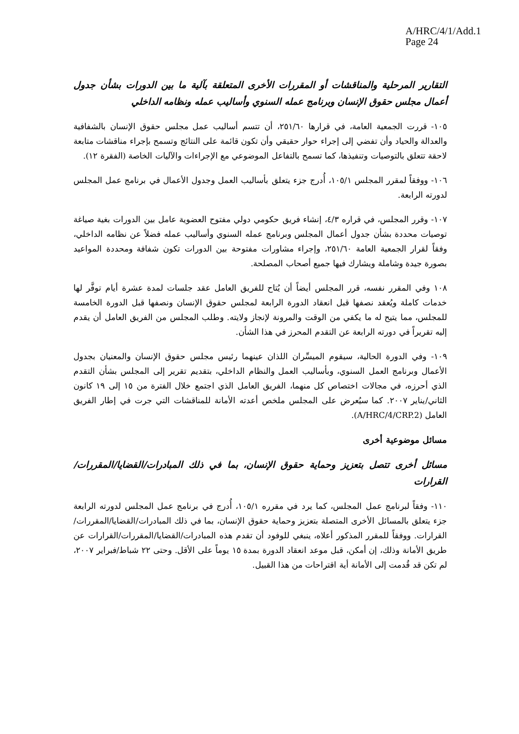A/HRC/4/1/Add.1
Page 24
التقارير المرحلية والمناقشات أو المقررات الأخرى المتعلقة بآلية ما بين الدورات بشأن جدول أعمال مجلس حقوق الإنسان وبرنامج عمله السنوي وأساليب عمله ونظامه الداخلي
١٠٥- قررت الجمعية العامة، في قرارها ٢٥١/٦٠، أن تتسم أساليب عمل مجلس حقوق الإنسان بالشفافية والعدالة والحياد وأن تفضي إلى إجراء حوار حقيقي وأن تكون قائمة على النتائج وتسمح بإجراء مناقشات متابعة لاحقة تتعلق بالتوصيات وتنفيذها، كما تسمح بالتفاعل الموضوعي مع الإجراءات والآليات الخاصة (الفقرة ١٢).
١٠٦- ووفقاً لمقرر المجلس ١٠٥/١، أُدرج جزء يتعلق بأساليب العمل وجدول الأعمال في برنامج عمل المجلس لدورته الرابعة.
١٠٧- وقرر المجلس، في قراره ٤/٣، إنشاء فريق حكومي دولي مفتوح العضوية عامل بين الدورات بغية صياغة توصيات محددة بشأن جدول أعمال المجلس وبرنامج عمله السنوي وأساليب عمله فضلاً عن نظامه الداخلي، وفقاً لقرار الجمعية العامة ٢٥١/٦٠، وإجراء مشاورات مفتوحة بين الدورات تكون شفافة ومحددة المواعيد بصورة جيدة وشاملة ويشارك فيها جميع أصحاب المصلحة.
١٠٨ وفي المقرر نفسه، قرر المجلس أيضاً أن يُتاح للفريق العامل عقد جلسات لمدة عشرة أيام توفَّر لها خدمات كاملة ويُعقد نصفها قبل انعقاد الدورة الرابعة لمجلس حقوق الإنسان ونصفها قبل الدورة الخامسة للمجلس، مما يتيح له ما يكفي من الوقت والمرونة لإنجاز ولايته. وطلب المجلس من الفريق العامل أن يقدم إليه تقريراً في دورته الرابعة عن التقدم المحرز في هذا الشأن.
١٠٩- وفي الدورة الحالية، سيقوم الميسِّران اللذان عينهما رئيس مجلس حقوق الإنسان والمعنيان بجدول الأعمال وبرنامج العمل السنوي، وبأساليب العمل والنظام الداخلي، بتقديم تقرير إلى المجلس بشأن التقدم الذي أحرزه، في مجالات اختصاص كل منهما، الفريق العامل الذي اجتمع خلال الفترة من ١٥ إلى ١٩ كانون الثاني/يناير ٢٠٠٧. كما سيُعرض على المجلس ملخص أعدته الأمانة للمناقشات التي جرت في إطار الفريق العامل (A/HRC/4/CRP.2).
مسائل موضوعية أخرى
مسائل أخرى تتصل بتعزيز وحماية حقوق الإنسان، بما في ذلك المبادرات/القضايا/المقررات/القرارات
١١٠- وفقاً لبرنامج عمل المجلس، كما يرد في مقرره ١٠٥/١، أُدرج في برنامج عمل المجلس لدورته الرابعة جزء يتعلق بالمسائل الأخرى المتصلة بتعزيز وحماية حقوق الإنسان، بما في ذلك المبادرات/القضايا/المقررات/القرارات. ووفقاً للمقرر المذكور أعلاه، ينبغي للوفود أن تقدم هذه المبادرات/القضايا/المقررات/القرارات عن طريق الأمانة وذلك، إن أمكن، قبل موعد انعقاد الدورة بمدة ١٥ يوماً على الأقل. وحتى ٢٢ شباط/فبراير ٢٠٠٧، لم تكن قد قُدمت إلى الأمانة أية اقتراحات من هذا القبيل.